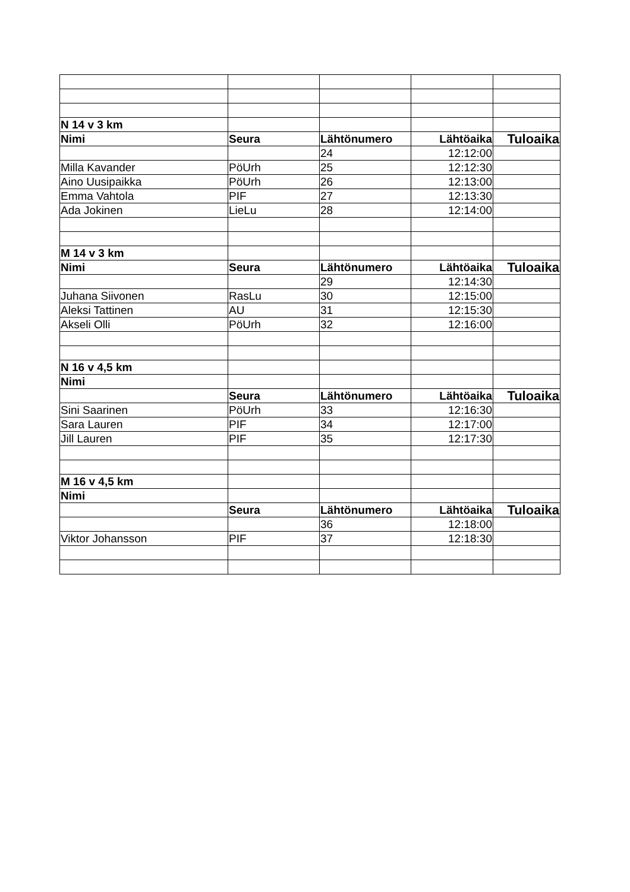| N 14 v 3 km | | | | |
| Nimi | Seura | Lähtönumero | Lähtöaika | Tuloaika |
| | | 24 | 12:12:00 | |
| Milla Kavander | PöUrh | 25 | 12:12:30 | |
| Aino Uusipaikka | PöUrh | 26 | 12:13:00 | |
| Emma Vahtola | PIF | 27 | 12:13:30 | |
| Ada Jokinen | LieLu | 28 | 12:14:00 | |
| M 14 v 3 km | | | | |
| Nimi | Seura | Lähtönumero | Lähtöaika | Tuloaika |
| | | 29 | 12:14:30 | |
| Juhana Siivonen | RasLu | 30 | 12:15:00 | |
| Aleksi Tattinen | AU | 31 | 12:15:30 | |
| Akseli Olli | PöUrh | 32 | 12:16:00 | |
| N 16 v 4,5 km | | | | |
| Nimi | | | | |
| | Seura | Lähtönumero | Lähtöaika | Tuloaika |
| Sini Saarinen | PöUrh | 33 | 12:16:30 | |
| Sara Lauren | PIF | 34 | 12:17:00 | |
| Jill Lauren | PIF | 35 | 12:17:30 | |
| M 16 v 4,5 km | | | | |
| Nimi | | | | |
| | Seura | Lähtönumero | Lähtöaika | Tuloaika |
| | | 36 | 12:18:00 | |
| Viktor Johansson | PIF | 37 | 12:18:30 | |